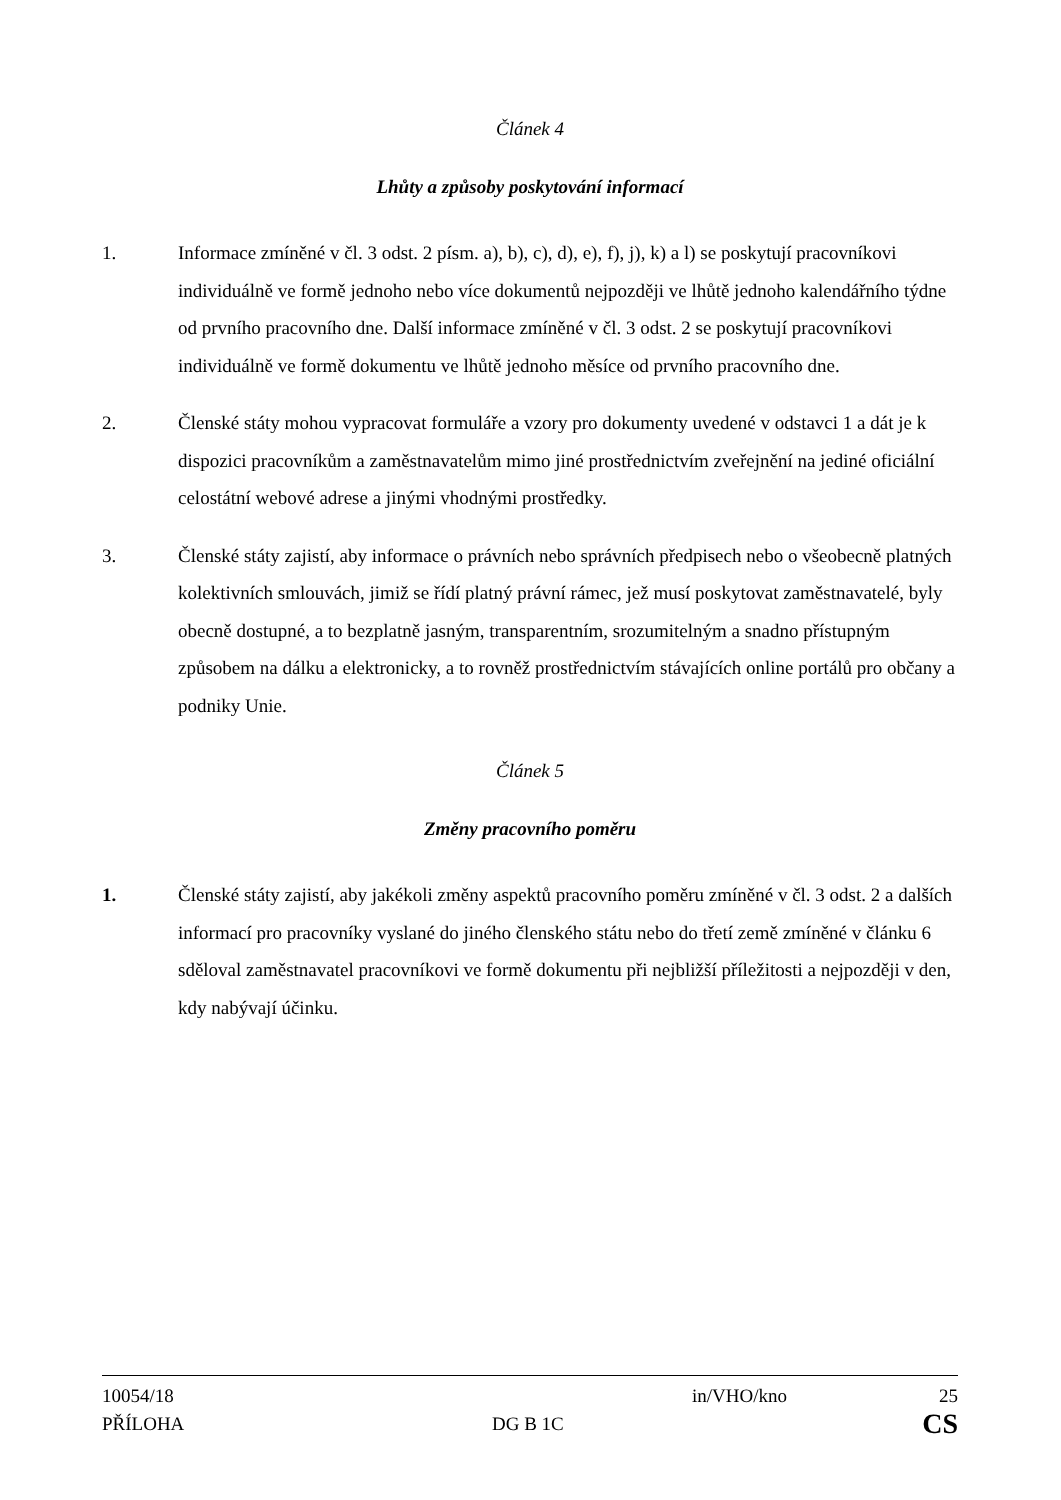Článek 4
Lhůty a způsoby poskytování informací
1. Informace zmíněné v čl. 3 odst. 2 písm. a), b), c), d), e), f), j), k) a l) se poskytují pracovníkovi individuálně ve formě jednoho nebo více dokumentů nejpozději ve lhůtě jednoho kalendářního týdne od prvního pracovního dne. Další informace zmíněné v čl. 3 odst. 2 se poskytují pracovníkovi individuálně ve formě dokumentu ve lhůtě jednoho měsíce od prvního pracovního dne.
2. Členské státy mohou vypracovat formuláře a vzory pro dokumenty uvedené v odstavci 1 a dát je k dispozici pracovníkům a zaměstnavatelům mimo jiné prostřednictvím zveřejnění na jediné oficiální celostátní webové adrese a jinými vhodnými prostředky.
3. Členské státy zajistí, aby informace o právních nebo správních předpisech nebo o všeobecně platných kolektivních smlouvách, jimiž se řídí platný právní rámec, jež musí poskytovat zaměstnavatelé, byly obecně dostupné, a to bezplatně jasným, transparentním, srozumitelným a snadno přístupným způsobem na dálku a elektronicky, a to rovněž prostřednictvím stávajících online portálů pro občany a podniky Unie.
Článek 5
Změny pracovního poměru
1. Členské státy zajistí, aby jakékoli změny aspektů pracovního poměru zmíněné v čl. 3 odst. 2 a dalších informací pro pracovníky vyslané do jiného členského státu nebo do třetí země zmíněné v článku 6 sděloval zaměstnavatel pracovníkovi ve formě dokumentu při nejbližší příležitosti a nejpozději v den, kdy nabývají účinku.
10054/18 in/VHO/kno 25
PŘÍLOHA DG B 1C CS